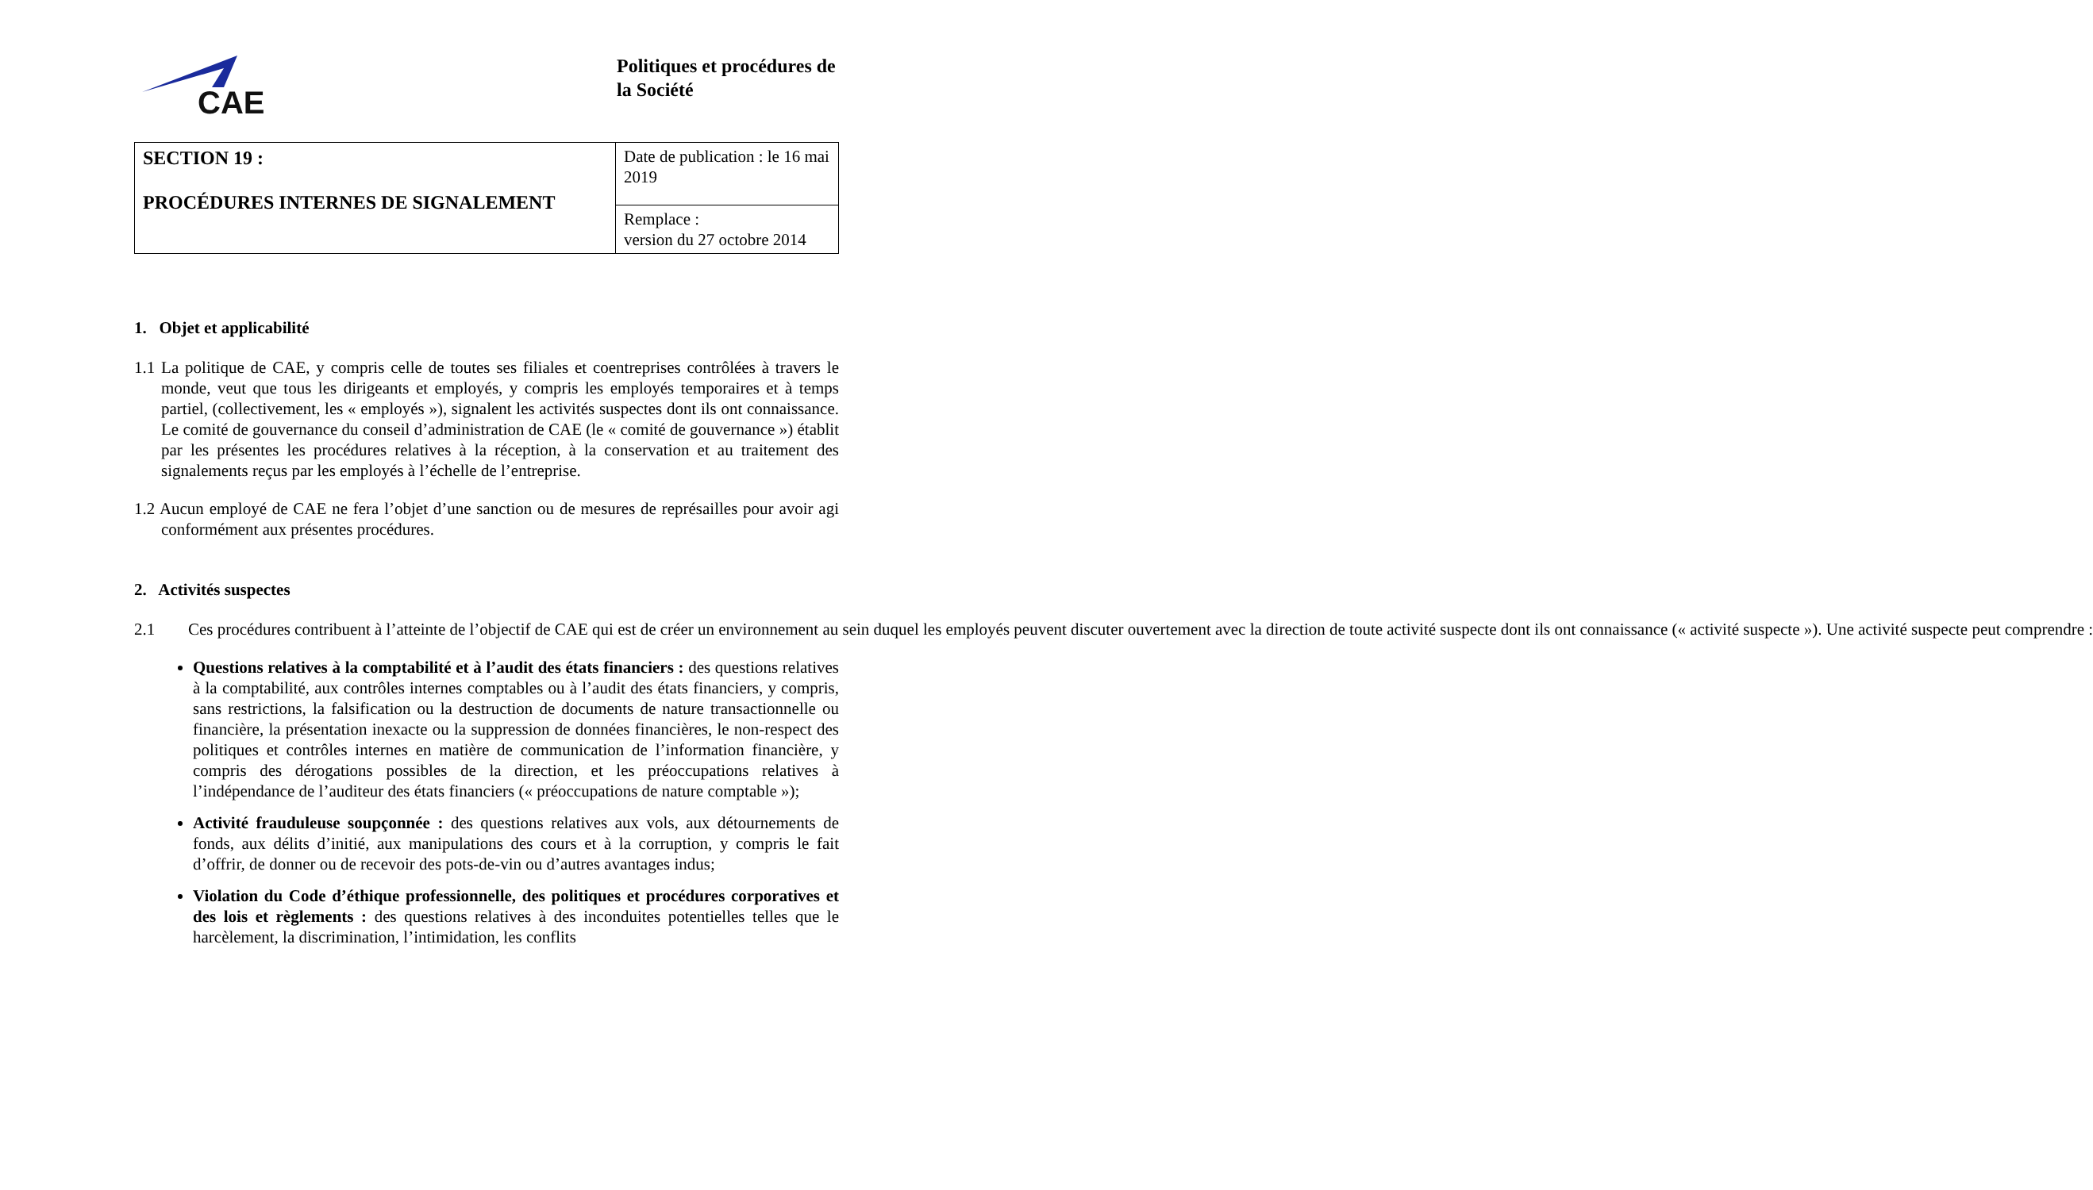CAE
Politiques et procédures de la Société
| SECTION 19 : PROCÉDURES INTERNES DE SIGNALEMENT | Date de publication : le 16 mai 2019 |
| | Remplace : version du 27 octobre 2014 |
1. Objet et applicabilité
1.1 La politique de CAE, y compris celle de toutes ses filiales et coentreprises contrôlées à travers le monde, veut que tous les dirigeants et employés, y compris les employés temporaires et à temps partiel, (collectivement, les « employés »), signalent les activités suspectes dont ils ont connaissance. Le comité de gouvernance du conseil d’administration de CAE (le « comité de gouvernance ») établit par les présentes les procédures relatives à la réception, à la conservation et au traitement des signalements reçus par les employés à l’échelle de l’entreprise.
1.2 Aucun employé de CAE ne fera l’objet d’une sanction ou de mesures de représailles pour avoir agi conformément aux présentes procédures.
2. Activités suspectes
2.1 Ces procédures contribuent à l’atteinte de l’objectif de CAE qui est de créer un environnement au sein duquel les employés peuvent discuter ouvertement avec la direction de toute activité suspecte dont ils ont connaissance (« activité suspecte »). Une activité suspecte peut comprendre :
Questions relatives à la comptabilité et à l’audit des états financiers : des questions relatives à la comptabilité, aux contrôles internes comptables ou à l’audit des états financiers, y compris, sans restrictions, la falsification ou la destruction de documents de nature transactionnelle ou financière, la présentation inexacte ou la suppression de données financières, le non-respect des politiques et contrôles internes en matière de communication de l’information financière, y compris des dérogations possibles de la direction, et les préoccupations relatives à l’indépendance de l’auditeur des états financiers (« préoccupations de nature comptable »);
Activité frauduleuse soupçonnée : des questions relatives aux vols, aux détournements de fonds, aux délits d’initié, aux manipulations des cours et à la corruption, y compris le fait d’offrir, de donner ou de recevoir des pots-de-vin ou d’autres avantages indus;
Violation du Code d’éthique professionnelle, des politiques et procédures corporatives et des lois et règlements : des questions relatives à des inconduites potentielles telles que le harcèlement, la discrimination, l’intimidation, les conflits